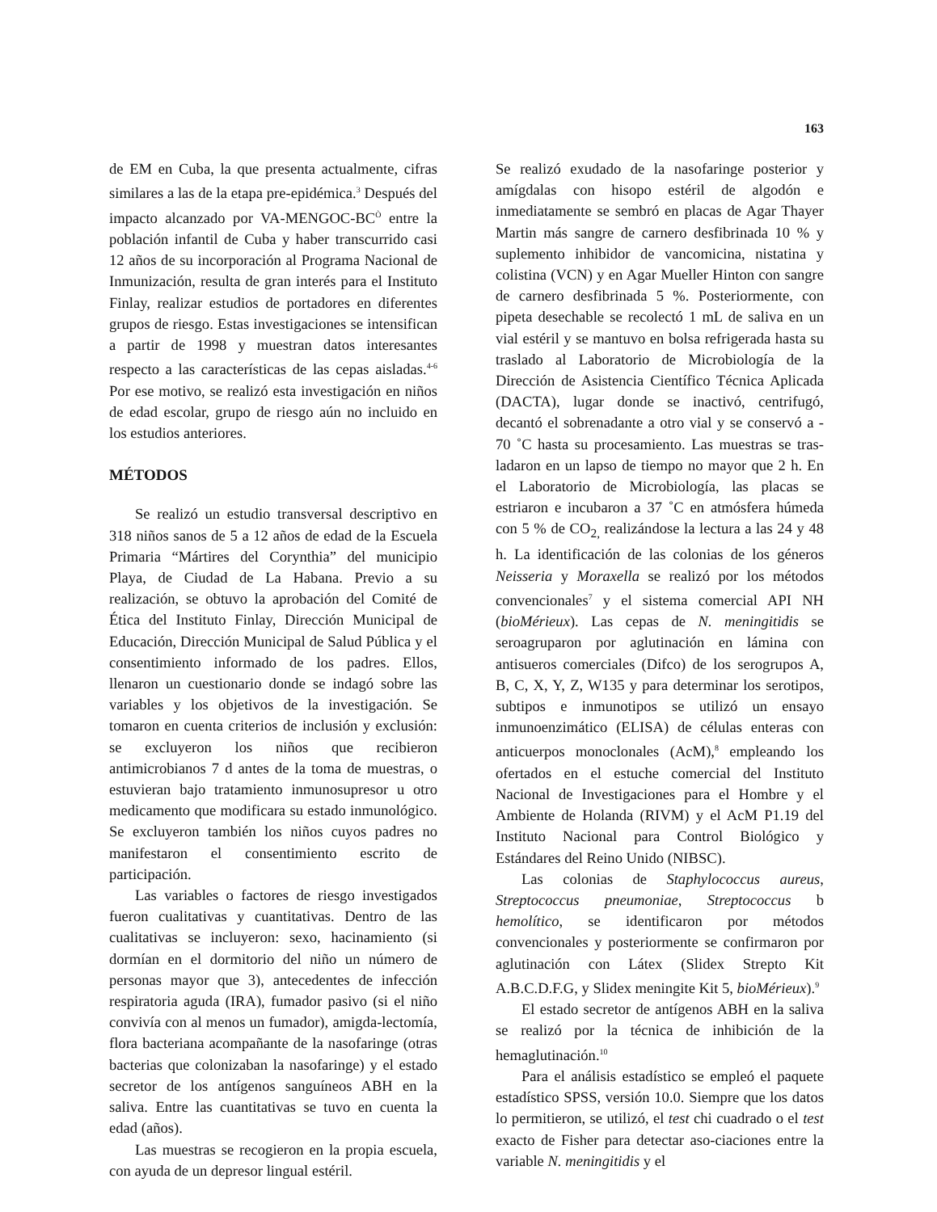163
de EM en Cuba, la que presenta actualmente, cifras similares a las de la etapa pre-epidémica.<sup>3</sup> Después del impacto alcanzado por VA-MENGOC-BC<sup>Ò</sup> entre la población infantil de Cuba y haber transcurrido casi 12 años de su incorporación al Programa Nacional de Inmunización, resulta de gran interés para el Instituto Finlay, realizar estudios de portadores en diferentes grupos de riesgo. Estas investigaciones se intensifican a partir de 1998 y muestran datos interesantes respecto a las características de las cepas aisladas.<sup>4-6</sup> Por ese motivo, se realizó esta investigación en niños de edad escolar, grupo de riesgo aún no incluido en los estudios anteriores.
MÉTODOS
Se realizó un estudio transversal descriptivo en 318 niños sanos de 5 a 12 años de edad de la Escuela Primaria “Mártires del Corynthia” del municipio Playa, de Ciudad de La Habana. Previo a su realización, se obtuvo la aprobación del Comité de Ética del Instituto Finlay, Dirección Municipal de Educación, Dirección Municipal de Salud Pública y el consentimiento informado de los padres. Ellos, llenaron un cuestionario donde se indagó sobre las variables y los objetivos de la investigación. Se tomaron en cuenta criterios de inclusión y exclusión: se excluyeron los niños que recibieron antimicrobianos 7 d antes de la toma de muestras, o estuvieran bajo tratamiento inmunosupresor u otro medicamento que modificara su estado inmunológico. Se excluyeron también los niños cuyos padres no manifestaron el consentimiento escrito de participación.
Las variables o factores de riesgo investigados fueron cualitativas y cuantitativas. Dentro de las cualitativas se incluyeron: sexo, hacinamiento (si dormían en el dormitorio del niño un número de personas mayor que 3), antecedentes de infección respiratoria aguda (IRA), fumador pasivo (si el niño convivía con al menos un fumador), amigda-lectomía, flora bacteriana acompañante de la nasofaringe (otras bacterias que colonizaban la nasofaringe) y el estado secretor de los antígenos sanguíneos ABH en la saliva. Entre las cuantitativas se tuvo en cuenta la edad (años).
Las muestras se recogieron en la propia escuela, con ayuda de un depresor lingual estéril.
Se realizó exudado de la nasofaringe posterior y amígdalas con hisopo estéril de algodón e inmediatamente se sembró en placas de Agar Thayer Martin más sangre de carnero desfibrinada 10 % y suplemento inhibidor de vancomicina, nistatina y colistina (VCN) y en Agar Mueller Hinton con sangre de carnero desfibrinada 5 %. Posteriormente, con pipeta desechable se recolectó 1 mL de saliva en un vial estéril y se mantuvo en bolsa refrigerada hasta su traslado al Laboratorio de Microbiología de la Dirección de Asistencia Científico Técnica Aplicada (DACTA), lugar donde se inactivó, centrifugó, decantó el sobrenadante a otro vial y se conservó a - 70 ˚C hasta su procesamiento. Las muestras se tras-ladaron en un lapso de tiempo no mayor que 2 h. En el Laboratorio de Microbiología, las placas se estriaron e incubaron a 37 ˚C en atmósfera húmeda con 5 % de CO<sub>2,</sub> realizándose la lectura a las 24 y 48 h. La identificación de las colonias de los géneros Neisseria y Moraxella se realizó por los métodos convencionales<sup>7</sup> y el sistema comercial API NH (bioMérieux). Las cepas de N. meningitidis se seroagruparon por aglutinación en lámina con antisueros comerciales (Difco) de los serogrupos A, B, C, X, Y, Z, W135 y para determinar los serotipos, subtipos e inmunotipos se utilizó un ensayo inmunoenzimático (ELISA) de células enteras con anticuerpos monoclonales (AcM),<sup>8</sup> empleando los ofertados en el estuche comercial del Instituto Nacional de Investigaciones para el Hombre y el Ambiente de Holanda (RIVM) y el AcM P1.19 del Instituto Nacional para Control Biológico y Estándares del Reino Unido (NIBSC).
Las colonias de Staphylococcus aureus, Streptococcus pneumoniae, Streptococcus b hemolítico, se identificaron por métodos convencionales y posteriormente se confirmaron por aglutinación con Látex (Slidex Strepto Kit A.B.C.D.F.G, y Slidex meningite Kit 5, bioMérieux).<sup>9</sup>
El estado secretor de antígenos ABH en la saliva se realizó por la técnica de inhibición de la hemaglutinación.<sup>10</sup>
Para el análisis estadístico se empleó el paquete estadístico SPSS, versión 10.0. Siempre que los datos lo permitieron, se utilizó, el test chi cuadrado o el test exacto de Fisher para detectar aso-ciaciones entre la variable N. meningitidis y el